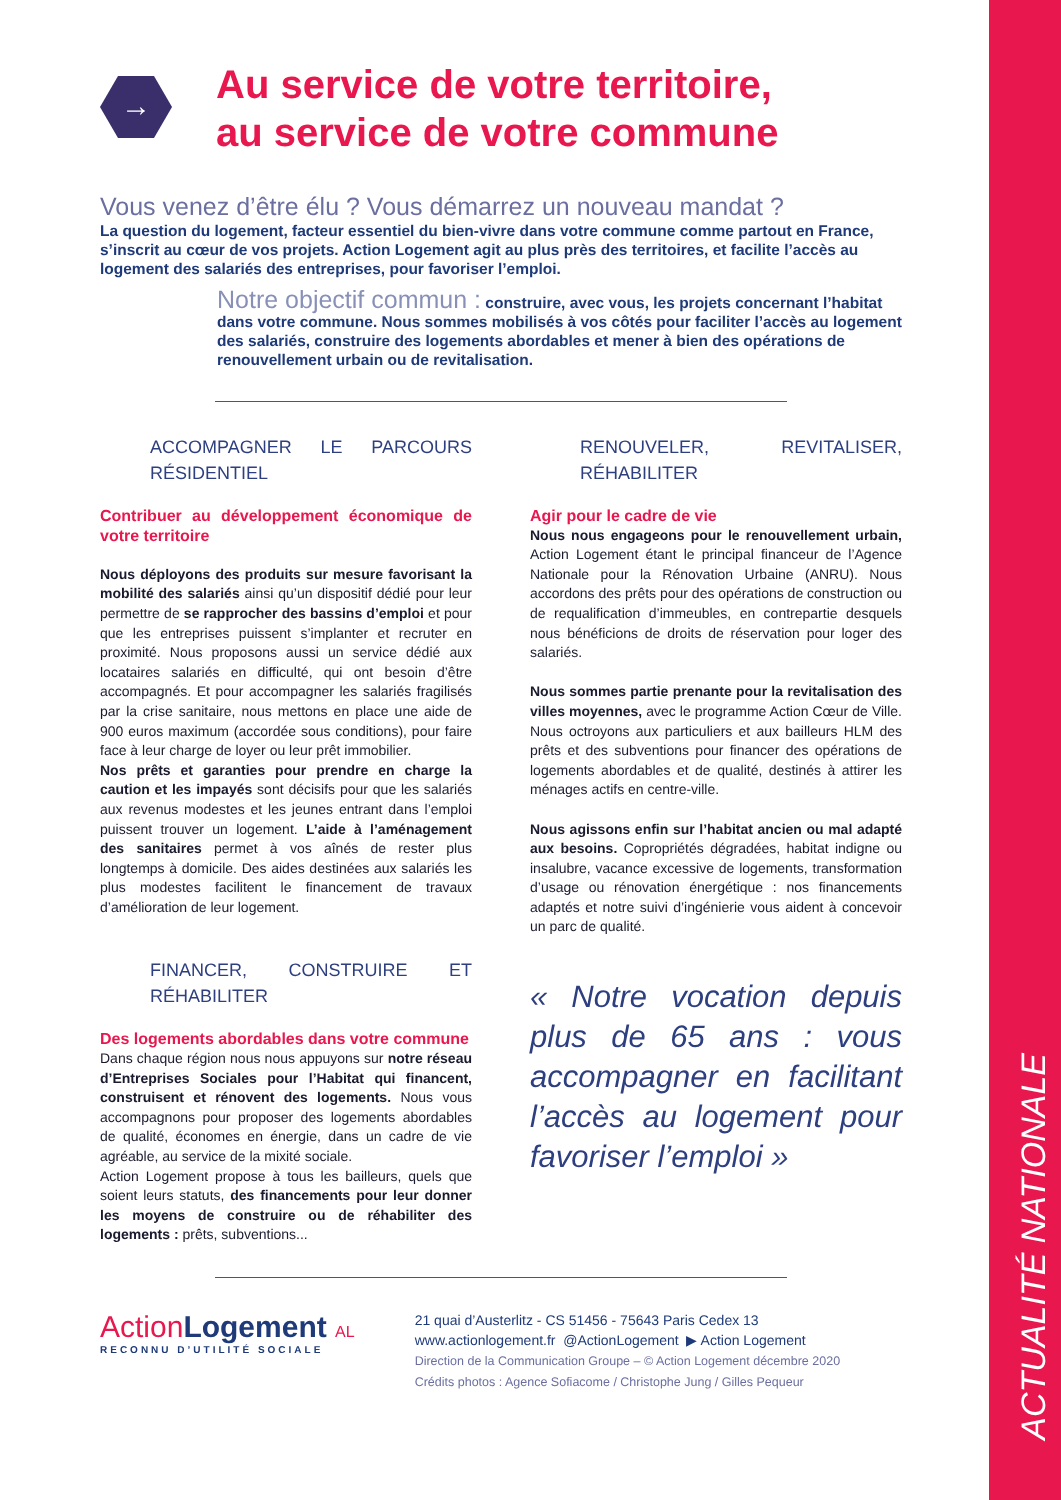ACTUALITÉ NATIONALE
→
Au service de votre territoire,
au service de votre commune
Vous venez d’être élu ? Vous démarrez un nouveau mandat ?
La question du logement, facteur essentiel du bien-vivre dans votre commune comme partout en France, s’inscrit au cœur de vos projets. Action Logement agit au plus près des territoires, et facilite l’accès au logement des salariés des entreprises, pour favoriser l’emploi.
Notre objectif commun : construire, avec vous, les projets concernant l’habitat dans votre commune. Nous sommes mobilisés à vos côtés pour faciliter l’accès au logement des salariés, construire des logements abordables et mener à bien des opérations de renouvellement urbain ou de revitalisation.
ACCOMPAGNER LE PARCOURS RÉSIDENTIEL
Contribuer au développement économique de votre territoire
Nous déployons des produits sur mesure favorisant la mobilité des salariés ainsi qu’un dispositif dédié pour leur permettre de se rapprocher des bassins d’emploi et pour que les entreprises puissent s’implanter et recruter en proximité. Nous proposons aussi un service dédié aux locataires salariés en difficulté, qui ont besoin d’être accompagnés. Et pour accompagner les salariés fragilisés par la crise sanitaire, nous mettons en place une aide de 900 euros maximum (accordée sous conditions), pour faire face à leur charge de loyer ou leur prêt immobilier.
Nos prêts et garanties pour prendre en charge la caution et les impayés sont décisifs pour que les salariés aux revenus modestes et les jeunes entrant dans l’emploi puissent trouver un logement. L’aide à l’aménagement des sanitaires permet à vos aînés de rester plus longtemps à domicile. Des aides destinées aux salariés les plus modestes facilitent le financement de travaux d’amélioration de leur logement.
FINANCER, CONSTRUIRE ET RÉHABILITER
Des logements abordables dans votre commune
Dans chaque région nous nous appuyons sur notre réseau d’Entreprises Sociales pour l’Habitat qui financent, construisent et rénovent des logements. Nous vous accompagnons pour proposer des logements abordables de qualité, économes en énergie, dans un cadre de vie agréable, au service de la mixité sociale.
Action Logement propose à tous les bailleurs, quels que soient leurs statuts, des financements pour leur donner les moyens de construire ou de réhabiliter des logements : prêts, subventions...
RENOUVELER, REVITALISER, RÉHABILITER
Agir pour le cadre de vie
Nous nous engageons pour le renouvellement urbain, Action Logement étant le principal financeur de l’Agence Nationale pour la Rénovation Urbaine (ANRU). Nous accordons des prêts pour des opérations de construction ou de requalification d’immeubles, en contrepartie desquels nous bénéficions de droits de réservation pour loger des salariés.
Nous sommes partie prenante pour la revitalisation des villes moyennes, avec le programme Action Cœur de Ville. Nous octroyons aux particuliers et aux bailleurs HLM des prêts et des subventions pour financer des opérations de logements abordables et de qualité, destinés à attirer les ménages actifs en centre-ville.
Nous agissons enfin sur l’habitat ancien ou mal adapté aux besoins. Copropriétés dégradées, habitat indigne ou insalubre, vacance excessive de logements, transformation d’usage ou rénovation énergétique : nos financements adaptés et notre suivi d’ingénierie vous aident à concevoir un parc de qualité.
« Notre vocation depuis plus de 65 ans : vous accompagner en facilitant l’accès au logement pour favoriser l’emploi »
ActionLogement AL
RECONNU D’UTILITÉ SOCIALE
21 quai d’Austerlitz - CS 51456 - 75643 Paris Cedex 13
www.actionlogement.fr @ActionLogement ▶ Action Logement
Direction de la Communication Groupe – © Action Logement décembre 2020
Crédits photos : Agence Sofiacome / Christophe Jung / Gilles Pequeur